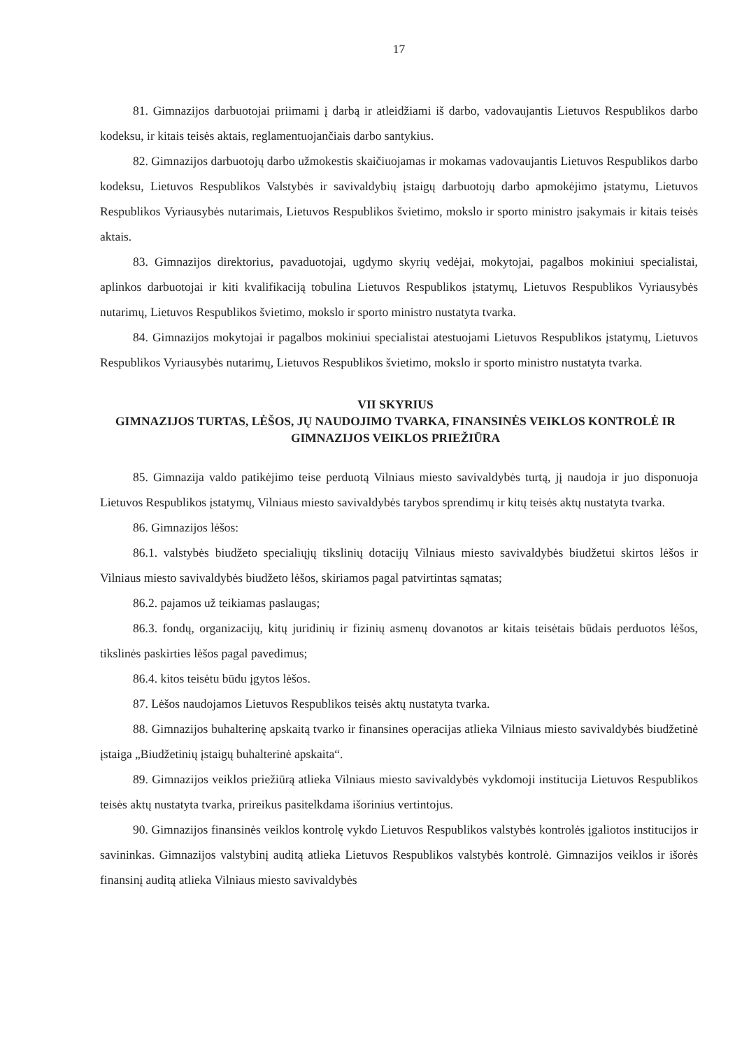17
81. Gimnazijos darbuotojai priimami į darbą ir atleidžiami iš darbo, vadovaujantis Lietuvos Respublikos darbo kodeksu, ir kitais teisės aktais, reglamentuojančiais darbo santykius.
82. Gimnazijos darbuotojų darbo užmokestis skaičiuojamas ir mokamas vadovaujantis Lietuvos Respublikos darbo kodeksu, Lietuvos Respublikos Valstybės ir savivaldybių įstaigų darbuotojų darbo apmokėjimo įstatymu, Lietuvos Respublikos Vyriausybės nutarimais, Lietuvos Respublikos švietimo, mokslo ir sporto ministro įsakymais ir kitais teisės aktais.
83. Gimnazijos direktorius, pavaduotojai, ugdymo skyrių vedėjai, mokytojai, pagalbos mokiniui specialistai, aplinkos darbuotojai ir kiti kvalifikaciją tobulina Lietuvos Respublikos įstatymų, Lietuvos Respublikos Vyriausybės nutarimų, Lietuvos Respublikos švietimo, mokslo ir sporto ministro nustatyta tvarka.
84. Gimnazijos mokytojai ir pagalbos mokiniui specialistai atestuojami Lietuvos Respublikos įstatymų, Lietuvos Respublikos Vyriausybės nutarimų, Lietuvos Respublikos švietimo, mokslo ir sporto ministro nustatyta tvarka.
VII SKYRIUS
GIMNAZIJOS TURTAS, LĖŠOS, JŲ NAUDOJIMO TVARKA, FINANSINĖS VEIKLOS KONTROLĖ IR GIMNAZIJOS VEIKLOS PRIEŽIŪRA
85. Gimnazija valdo patikėjimo teise perduotą Vilniaus miesto savivaldybės turtą, jį naudoja ir juo disponuoja Lietuvos Respublikos įstatymų, Vilniaus miesto savivaldybės tarybos sprendimų ir kitų teisės aktų nustatyta tvarka.
86. Gimnazijos lėšos:
86.1. valstybės biudžeto specialiųjų tikslinių dotacijų Vilniaus miesto savivaldybės biudžetui skirtos lėšos ir Vilniaus miesto savivaldybės biudžeto lėšos, skiriamos pagal patvirtintas sąmatas;
86.2. pajamos už teikiamas paslaugas;
86.3. fondų, organizacijų, kitų juridinių ir fizinių asmenų dovanotos ar kitais teisėtais būdais perduotos lėšos, tikslinės paskirties lėšos pagal pavedimus;
86.4. kitos teisėtu būdu įgytos lėšos.
87. Lėšos naudojamos Lietuvos Respublikos teisės aktų nustatyta tvarka.
88. Gimnazijos buhalterinę apskaitą tvarko ir finansines operacijas atlieka Vilniaus miesto savivaldybės biudžetinė įstaiga „Biudžetinių įstaigų buhalterinė apskaita“.
89. Gimnazijos veiklos priežiūrą atlieka Vilniaus miesto savivaldybės vykdomoji institucija Lietuvos Respublikos teisės aktų nustatyta tvarka, prireikus pasitelkdama išorinius vertintojus.
90. Gimnazijos finansinės veiklos kontrolę vykdo Lietuvos Respublikos valstybės kontrolės įgaliotos institucijos ir savininkas. Gimnazijos valstybinį auditą atlieka Lietuvos Respublikos valstybės kontrolė. Gimnazijos veiklos ir išorės finansinį auditą atlieka Vilniaus miesto savivaldybės